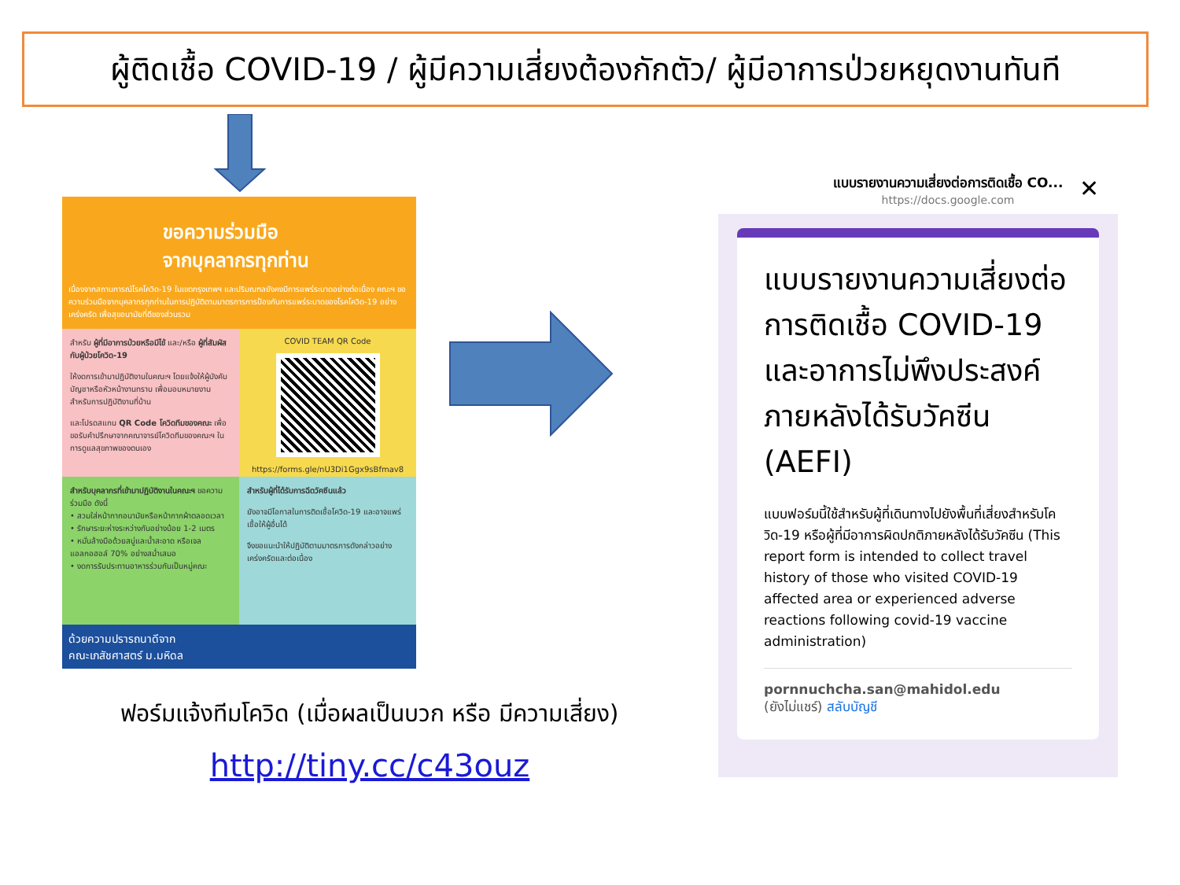ผู้ติดเชื้อ COVID-19 / ผู้มีความเสี่ยงต้องกักตัว/ ผู้มีอาการป่วยหยุดงานทันที
ขอความร่วมมือ
จากบุคลากรทุกท่าน
เนื่องจากสถานการณ์โรคโควิด-19 ในเขตกรุงเทพฯ และปริมณฑลยังคงมีการแพร่ระบาดอย่างต่อเนื่อง คณะฯ ขอความร่วมมือจากบุคลากรทุกท่านในการปฏิบัติตามมาตรการการป้องกันการแพร่ระบาดของโรคโควิด-19 อย่างเคร่งครัด เพื่อสุขอนามัยที่ดีของส่วนรวม
สำหรับ ผู้ที่มีอาการป่วยหรือมีไข้ และ/หรือ ผู้ที่สัมผัสกับผู้ป่วยโควิด-19
ให้งดการเข้ามาปฏิบัติงานในคณะฯ โดยแจ้งให้ผู้บังคับบัญชาหรือหัวหน้างานทราบ เพื่อมอบหมายงานสำหรับการปฏิบัติงานที่บ้าน
และโปรดสแกน QR Code โควิดทีมของคณะ เพื่อขอรับคำปรึกษาจากคณาจารย์โควิดทีมของคณะฯ ในการดูแลสุขภาพของตนเอง
COVID TEAM QR Code
https://forms.gle/nU3Di1Ggx9sBfmav8
สำหรับบุคลากรที่เข้ามาปฏิบัติงานในคณะฯ ขอความร่วมมือ ดังนี้
• สวมใส่หน้ากากอนามัยหรือหน้ากากผ้าตลอดเวลา
• รักษาระยะห่างระหว่างกันอย่างน้อย 1-2 เมตร
• หมั่นล้างมือด้วยสบู่และน้ำสะอาด หรือเจลแอลกอฮอล์ 70% อย่างสม่ำเสมอ
• งดการรับประทานอาหารร่วมกันเป็นหมู่คณะ
สำหรับผู้ที่ได้รับการฉีดวัคซีนแล้ว
ยังอาจมีโอกาสในการติดเชื้อโควิด-19 และอาจแพร่เชื้อให้ผู้อื่นได้
จึงขอแนะนำให้ปฏิบัติตามมาตรการดังกล่าวอย่างเคร่งครัดและต่อเนื่อง
ด้วยความปรารถนาดีจาก
คณะเภสัชศาสตร์ ม.มหิดล
ฟอร์มแจ้งทีมโควิด (เมื่อผลเป็นบวก หรือ มีความเสี่ยง)
http://tiny.cc/c43ouz
แบบรายงานความเสี่ยงต่อการติดเชื้อ CO...
https://docs.google.com
✕
แบบรายงานความเสี่ยงต่อการติดเชื้อ COVID-19 และอาการไม่พึงประสงค์ภายหลังได้รับวัคซีน (AEFI)
แบบฟอร์มนี้ใช้สำหรับผู้ที่เดินทางไปยังพื้นที่เสี่ยงสำหรับโควิด-19 หรือผู้ที่มีอาการผิดปกติภายหลังได้รับวัคซีน (This report form is intended to collect travel history of those who visited COVID-19 affected area or experienced adverse reactions following covid-19 vaccine administration)
pornnuchcha.san@mahidol.edu
(ยังไม่แชร์) สลับบัญชี